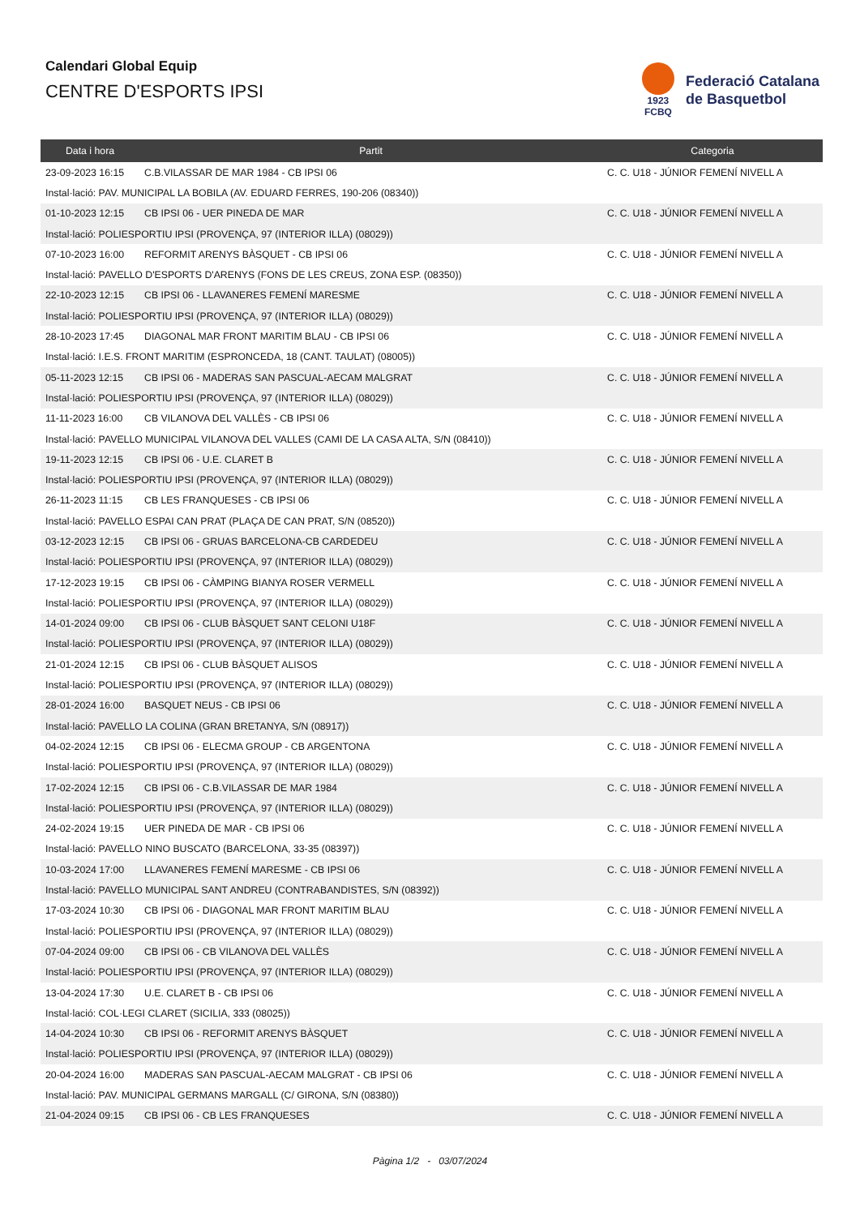Calendari Global Equip
CENTRE D'ESPORTS IPSI
1923
FCBQ
Federació Catalana
de Basquetbol
| Data i hora | Partit | Categoria |
| --- | --- | --- |
| 23-09-2023 16:15 | C.B.VILASSAR DE MAR 1984 - CB IPSI 06 | C. C. U18 - JÚNIOR FEMENÍ NIVELL A |
| Instal·lació: PAV. MUNICIPAL LA BOBILA (AV. EDUARD FERRES, 190-206 (08340)) | | |
| 01-10-2023 12:15 | CB IPSI 06 - UER PINEDA DE MAR | C. C. U18 - JÚNIOR FEMENÍ NIVELL A |
| Instal·lació: POLIESPORTIU IPSI (PROVENÇA, 97 (INTERIOR ILLA) (08029)) | | |
| 07-10-2023 16:00 | REFORMIT ARENYS BÀSQUET - CB IPSI 06 | C. C. U18 - JÚNIOR FEMENÍ NIVELL A |
| Instal·lació: PAVELLO D'ESPORTS D'ARENYS (FONS DE LES CREUS, ZONA ESP. (08350)) | | |
| 22-10-2023 12:15 | CB IPSI 06 - LLAVANERES FEMENÍ MARESME | C. C. U18 - JÚNIOR FEMENÍ NIVELL A |
| Instal·lació: POLIESPORTIU IPSI (PROVENÇA, 97 (INTERIOR ILLA) (08029)) | | |
| 28-10-2023 17:45 | DIAGONAL MAR FRONT MARITIM BLAU - CB IPSI 06 | C. C. U18 - JÚNIOR FEMENÍ NIVELL A |
| Instal·lació: I.E.S. FRONT MARITIM (ESPRONCEDA, 18 (CANT. TAULAT) (08005)) | | |
| 05-11-2023 12:15 | CB IPSI 06 - MADERAS SAN PASCUAL-AECAM MALGRAT | C. C. U18 - JÚNIOR FEMENÍ NIVELL A |
| Instal·lació: POLIESPORTIU IPSI (PROVENÇA, 97 (INTERIOR ILLA) (08029)) | | |
| 11-11-2023 16:00 | CB VILANOVA DEL VALLÈS - CB IPSI 06 | C. C. U18 - JÚNIOR FEMENÍ NIVELL A |
| Instal·lació: PAVELLO MUNICIPAL VILANOVA DEL VALLES (CAMI DE LA CASA ALTA, S/N (08410)) | | |
| 19-11-2023 12:15 | CB IPSI 06 - U.E. CLARET B | C. C. U18 - JÚNIOR FEMENÍ NIVELL A |
| Instal·lació: POLIESPORTIU IPSI (PROVENÇA, 97 (INTERIOR ILLA) (08029)) | | |
| 26-11-2023 11:15 | CB LES FRANQUESES - CB IPSI 06 | C. C. U18 - JÚNIOR FEMENÍ NIVELL A |
| Instal·lació: PAVELLO ESPAI CAN PRAT (PLAÇA DE CAN PRAT, S/N (08520)) | | |
| 03-12-2023 12:15 | CB IPSI 06 - GRUAS BARCELONA-CB CARDEDEU | C. C. U18 - JÚNIOR FEMENÍ NIVELL A |
| Instal·lació: POLIESPORTIU IPSI (PROVENÇA, 97 (INTERIOR ILLA) (08029)) | | |
| 17-12-2023 19:15 | CB IPSI 06 - CÀMPING BIANYA ROSER VERMELL | C. C. U18 - JÚNIOR FEMENÍ NIVELL A |
| Instal·lació: POLIESPORTIU IPSI (PROVENÇA, 97 (INTERIOR ILLA) (08029)) | | |
| 14-01-2024 09:00 | CB IPSI 06 - CLUB BÀSQUET SANT CELONI U18F | C. C. U18 - JÚNIOR FEMENÍ NIVELL A |
| Instal·lació: POLIESPORTIU IPSI (PROVENÇA, 97 (INTERIOR ILLA) (08029)) | | |
| 21-01-2024 12:15 | CB IPSI 06 - CLUB BÀSQUET ALISOS | C. C. U18 - JÚNIOR FEMENÍ NIVELL A |
| Instal·lació: POLIESPORTIU IPSI (PROVENÇA, 97 (INTERIOR ILLA) (08029)) | | |
| 28-01-2024 16:00 | BASQUET NEUS - CB IPSI 06 | C. C. U18 - JÚNIOR FEMENÍ NIVELL A |
| Instal·lació: PAVELLO LA COLINA (GRAN BRETANYA, S/N (08917)) | | |
| 04-02-2024 12:15 | CB IPSI 06 - ELECMA GROUP - CB ARGENTONA | C. C. U18 - JÚNIOR FEMENÍ NIVELL A |
| Instal·lació: POLIESPORTIU IPSI (PROVENÇA, 97 (INTERIOR ILLA) (08029)) | | |
| 17-02-2024 12:15 | CB IPSI 06 - C.B.VILASSAR DE MAR 1984 | C. C. U18 - JÚNIOR FEMENÍ NIVELL A |
| Instal·lació: POLIESPORTIU IPSI (PROVENÇA, 97 (INTERIOR ILLA) (08029)) | | |
| 24-02-2024 19:15 | UER PINEDA DE MAR - CB IPSI 06 | C. C. U18 - JÚNIOR FEMENÍ NIVELL A |
| Instal·lació: PAVELLO NINO BUSCATO (BARCELONA, 33-35 (08397)) | | |
| 10-03-2024 17:00 | LLAVANERES FEMENÍ MARESME - CB IPSI 06 | C. C. U18 - JÚNIOR FEMENÍ NIVELL A |
| Instal·lació: PAVELLO MUNICIPAL SANT ANDREU (CONTRABANDISTES, S/N (08392)) | | |
| 17-03-2024 10:30 | CB IPSI 06 - DIAGONAL MAR FRONT MARITIM BLAU | C. C. U18 - JÚNIOR FEMENÍ NIVELL A |
| Instal·lació: POLIESPORTIU IPSI (PROVENÇA, 97 (INTERIOR ILLA) (08029)) | | |
| 07-04-2024 09:00 | CB IPSI 06 - CB VILANOVA DEL VALLÈS | C. C. U18 - JÚNIOR FEMENÍ NIVELL A |
| Instal·lació: POLIESPORTIU IPSI (PROVENÇA, 97 (INTERIOR ILLA) (08029)) | | |
| 13-04-2024 17:30 | U.E. CLARET B - CB IPSI 06 | C. C. U18 - JÚNIOR FEMENÍ NIVELL A |
| Instal·lació: COL·LEGI CLARET (SICILIA, 333 (08025)) | | |
| 14-04-2024 10:30 | CB IPSI 06 - REFORMIT ARENYS BÀSQUET | C. C. U18 - JÚNIOR FEMENÍ NIVELL A |
| Instal·lació: POLIESPORTIU IPSI (PROVENÇA, 97 (INTERIOR ILLA) (08029)) | | |
| 20-04-2024 16:00 | MADERAS SAN PASCUAL-AECAM MALGRAT - CB IPSI 06 | C. C. U18 - JÚNIOR FEMENÍ NIVELL A |
| Instal·lació: PAV. MUNICIPAL GERMANS MARGALL (C/ GIRONA, S/N (08380)) | | |
| 21-04-2024 09:15 | CB IPSI 06 - CB LES FRANQUESES | C. C. U18 - JÚNIOR FEMENÍ NIVELL A |
Pàgina 1/2 - 03/07/2024